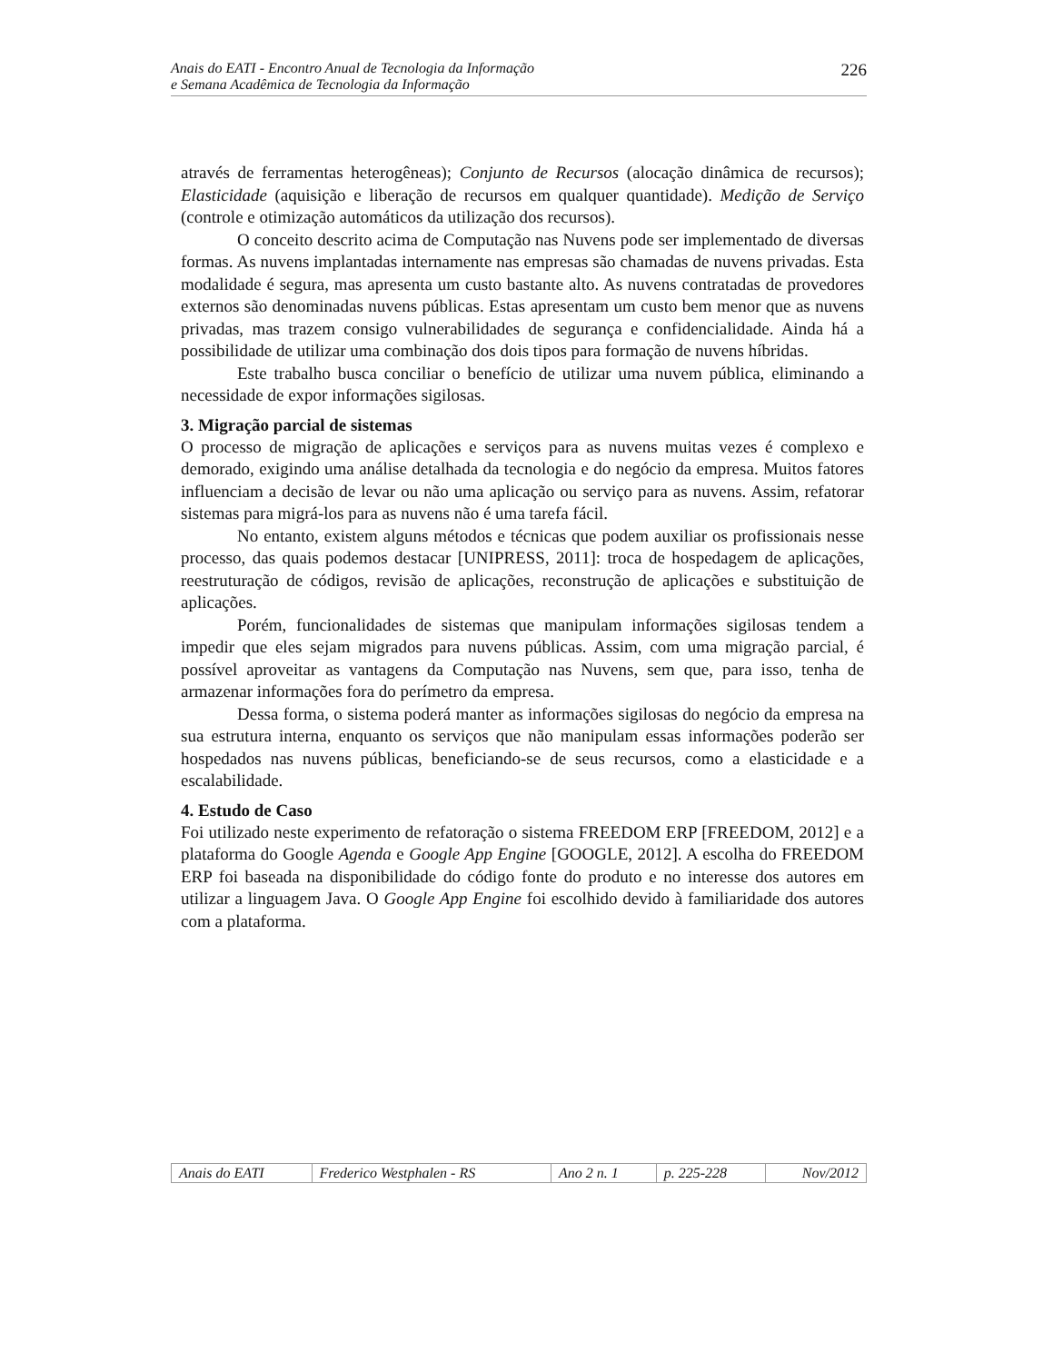Anais do EATI - Encontro Anual de Tecnologia da Informação
e Semana Acadêmica de Tecnologia da Informação
226
através de ferramentas heterogêneas); Conjunto de Recursos (alocação dinâmica de recursos); Elasticidade (aquisição e liberação de recursos em qualquer quantidade). Medição de Serviço (controle e otimização automáticos da utilização dos recursos).
O conceito descrito acima de Computação nas Nuvens pode ser implementado de diversas formas. As nuvens implantadas internamente nas empresas são chamadas de nuvens privadas. Esta modalidade é segura, mas apresenta um custo bastante alto. As nuvens contratadas de provedores externos são denominadas nuvens públicas. Estas apresentam um custo bem menor que as nuvens privadas, mas trazem consigo vulnerabilidades de segurança e confidencialidade. Ainda há a possibilidade de utilizar uma combinação dos dois tipos para formação de nuvens híbridas.
Este trabalho busca conciliar o benefício de utilizar uma nuvem pública, eliminando a necessidade de expor informações sigilosas.
3. Migração parcial de sistemas
O processo de migração de aplicações e serviços para as nuvens muitas vezes é complexo e demorado, exigindo uma análise detalhada da tecnologia e do negócio da empresa. Muitos fatores influenciam a decisão de levar ou não uma aplicação ou serviço para as nuvens. Assim, refatorar sistemas para migrá-los para as nuvens não é uma tarefa fácil.
No entanto, existem alguns métodos e técnicas que podem auxiliar os profissionais nesse processo, das quais podemos destacar [UNIPRESS, 2011]: troca de hospedagem de aplicações, reestruturação de códigos, revisão de aplicações, reconstrução de aplicações e substituição de aplicações.
Porém, funcionalidades de sistemas que manipulam informações sigilosas tendem a impedir que eles sejam migrados para nuvens públicas. Assim, com uma migração parcial, é possível aproveitar as vantagens da Computação nas Nuvens, sem que, para isso, tenha de armazenar informações fora do perímetro da empresa.
Dessa forma, o sistema poderá manter as informações sigilosas do negócio da empresa na sua estrutura interna, enquanto os serviços que não manipulam essas informações poderão ser hospedados nas nuvens públicas, beneficiando-se de seus recursos, como a elasticidade e a escalabilidade.
4. Estudo de Caso
Foi utilizado neste experimento de refatoração o sistema FREEDOM ERP [FREEDOM, 2012] e a plataforma do Google Agenda e Google App Engine [GOOGLE, 2012]. A escolha do FREEDOM ERP foi baseada na disponibilidade do código fonte do produto e no interesse dos autores em utilizar a linguagem Java. O Google App Engine foi escolhido devido à familiaridade dos autores com a plataforma.
| Anais do EATI | Frederico Westphalen - RS | Ano 2 n. 1 | p. 225-228 | Nov/2012 |